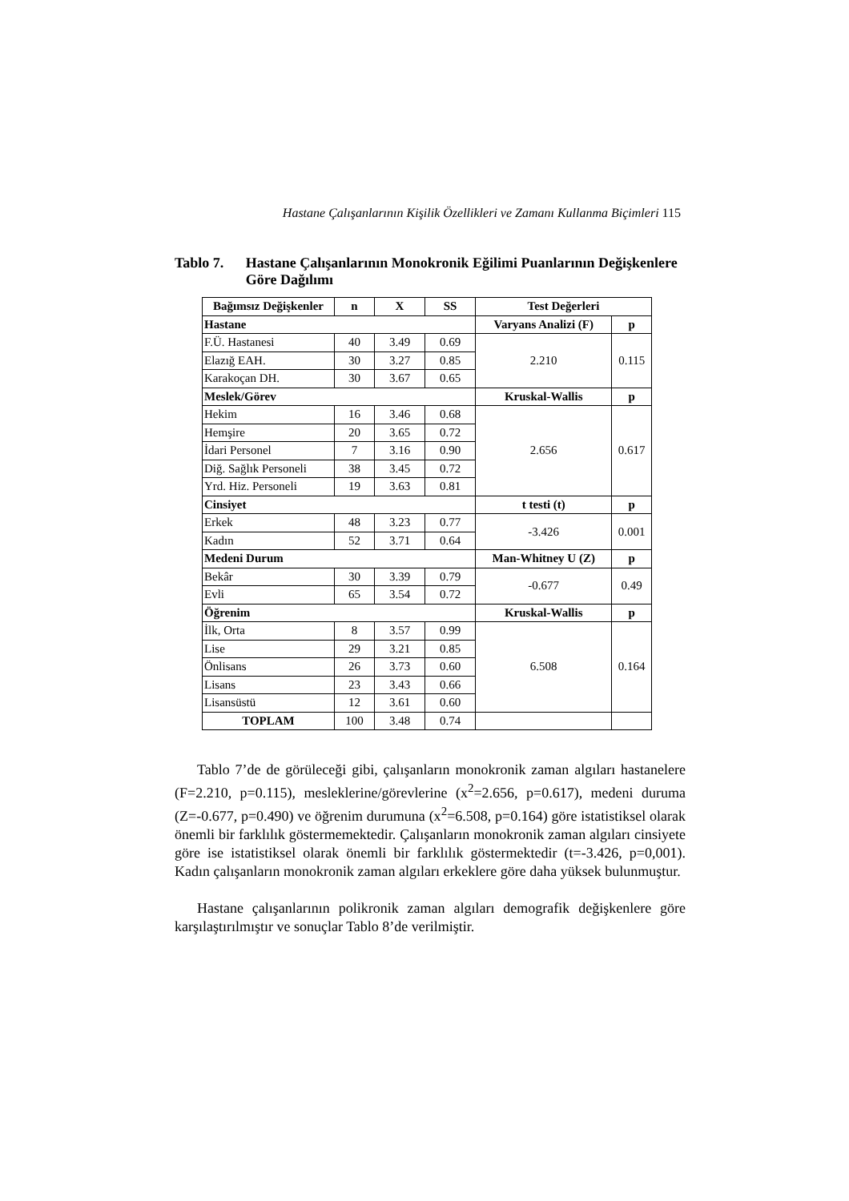Hastane Çalışanlarının Kişilik Özellikleri ve Zamanı Kullanma Biçimleri 115
Tablo 7. Hastane Çalışanlarının Monokronik Eğilimi Puanlarının Değişkenlere Göre Dağılımı
| Bağımsız Değişkenler | n | X | SS | Test Değerleri | |
| --- | --- | --- | --- | --- | --- |
| Hastane | | | | Varyans Analizi (F) | p |
| F.Ü. Hastanesi | 40 | 3.49 | 0.69 | 2.210 | 0.115 |
| Elazığ EAH. | 30 | 3.27 | 0.85 | | |
| Karakoçan DH. | 30 | 3.67 | 0.65 | | |
| Meslek/Görev | | | | Kruskal-Wallis | p |
| Hekim | 16 | 3.46 | 0.68 | 2.656 | 0.617 |
| Hemşire | 20 | 3.65 | 0.72 | | |
| İdari Personel | 7 | 3.16 | 0.90 | | |
| Diğ. Sağlık Personeli | 38 | 3.45 | 0.72 | | |
| Yrd. Hiz. Personeli | 19 | 3.63 | 0.81 | | |
| Cinsiyet | | | | t testi (t) | p |
| Erkek | 48 | 3.23 | 0.77 | -3.426 | 0.001 |
| Kadın | 52 | 3.71 | 0.64 | | |
| Medeni Durum | | | | Man-Whitney U (Z) | p |
| Bekâr | 30 | 3.39 | 0.79 | -0.677 | 0.49 |
| Evli | 65 | 3.54 | 0.72 | | |
| Öğrenim | | | | Kruskal-Wallis | p |
| İlk, Orta | 8 | 3.57 | 0.99 | 6.508 | 0.164 |
| Lise | 29 | 3.21 | 0.85 | | |
| Önlisans | 26 | 3.73 | 0.60 | | |
| Lisans | 23 | 3.43 | 0.66 | | |
| Lisansüstü | 12 | 3.61 | 0.60 | | |
| TOPLAM | 100 | 3.48 | 0.74 | | |
Tablo 7’de de görüleceği gibi, çalışanların monokronik zaman algıları hastanelere (F=2.210, p=0.115), mesleklerine/görevlerine (x<sup>2</sup>=2.656, p=0.617), medeni duruma (Z=-0.677, p=0.490) ve öğrenim durumuna (x<sup>2</sup>=6.508, p=0.164) göre istatistiksel olarak önemli bir farklılık göstermemektedir. Çalışanların monokronik zaman algıları cinsiyete göre ise istatistiksel olarak önemli bir farklılık göstermektedir (t=-3.426, p=0,001). Kadın çalışanların monokronik zaman algıları erkeklere göre daha yüksek bulunmuştur.
Hastane çalışanlarının polikronik zaman algıları demografik değişkenlere göre karşılaştırılmıştır ve sonuçlar Tablo 8’de verilmiştir.